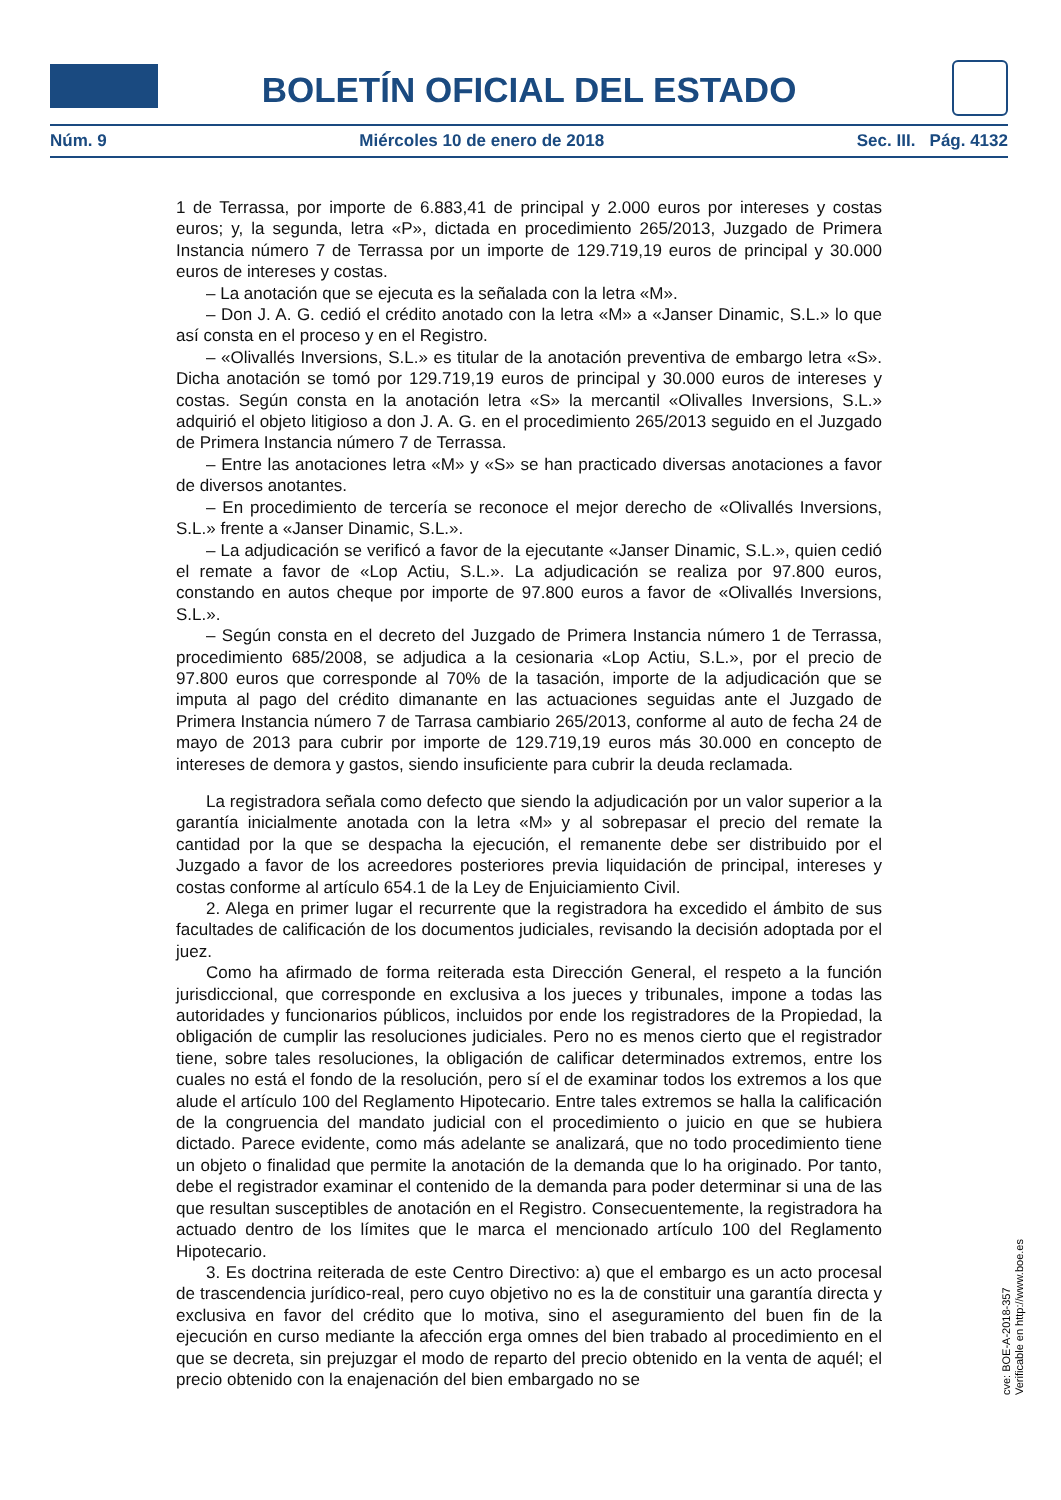BOLETÍN OFICIAL DEL ESTADO
Núm. 9 Miércoles 10 de enero de 2018 Sec. III. Pág. 4132
1 de Terrassa, por importe de 6.883,41 de principal y 2.000 euros por intereses y costas euros; y, la segunda, letra «P», dictada en procedimiento 265/2013, Juzgado de Primera Instancia número 7 de Terrassa por un importe de 129.719,19 euros de principal y 30.000 euros de intereses y costas.
– La anotación que se ejecuta es la señalada con la letra «M».
– Don J. A. G. cedió el crédito anotado con la letra «M» a «Janser Dinamic, S.L.» lo que así consta en el proceso y en el Registro.
– «Olivallés Inversions, S.L.» es titular de la anotación preventiva de embargo letra «S». Dicha anotación se tomó por 129.719,19 euros de principal y 30.000 euros de intereses y costas. Según consta en la anotación letra «S» la mercantil «Olivalles Inversions, S.L.» adquirió el objeto litigioso a don J. A. G. en el procedimiento 265/2013 seguido en el Juzgado de Primera Instancia número 7 de Terrassa.
– Entre las anotaciones letra «M» y «S» se han practicado diversas anotaciones a favor de diversos anotantes.
– En procedimiento de tercería se reconoce el mejor derecho de «Olivallés Inversions, S.L.» frente a «Janser Dinamic, S.L.».
– La adjudicación se verificó a favor de la ejecutante «Janser Dinamic, S.L.», quien cedió el remate a favor de «Lop Actiu, S.L.». La adjudicación se realiza por 97.800 euros, constando en autos cheque por importe de 97.800 euros a favor de «Olivallés Inversions, S.L.».
– Según consta en el decreto del Juzgado de Primera Instancia número 1 de Terrassa, procedimiento 685/2008, se adjudica a la cesionaria «Lop Actiu, S.L.», por el precio de 97.800 euros que corresponde al 70% de la tasación, importe de la adjudicación que se imputa al pago del crédito dimanante en las actuaciones seguidas ante el Juzgado de Primera Instancia número 7 de Tarrasa cambiario 265/2013, conforme al auto de fecha 24 de mayo de 2013 para cubrir por importe de 129.719,19 euros más 30.000 en concepto de intereses de demora y gastos, siendo insuficiente para cubrir la deuda reclamada.
La registradora señala como defecto que siendo la adjudicación por un valor superior a la garantía inicialmente anotada con la letra «M» y al sobrepasar el precio del remate la cantidad por la que se despacha la ejecución, el remanente debe ser distribuido por el Juzgado a favor de los acreedores posteriores previa liquidación de principal, intereses y costas conforme al artículo 654.1 de la Ley de Enjuiciamiento Civil.
2. Alega en primer lugar el recurrente que la registradora ha excedido el ámbito de sus facultades de calificación de los documentos judiciales, revisando la decisión adoptada por el juez.
Como ha afirmado de forma reiterada esta Dirección General, el respeto a la función jurisdiccional, que corresponde en exclusiva a los jueces y tribunales, impone a todas las autoridades y funcionarios públicos, incluidos por ende los registradores de la Propiedad, la obligación de cumplir las resoluciones judiciales. Pero no es menos cierto que el registrador tiene, sobre tales resoluciones, la obligación de calificar determinados extremos, entre los cuales no está el fondo de la resolución, pero sí el de examinar todos los extremos a los que alude el artículo 100 del Reglamento Hipotecario. Entre tales extremos se halla la calificación de la congruencia del mandato judicial con el procedimiento o juicio en que se hubiera dictado. Parece evidente, como más adelante se analizará, que no todo procedimiento tiene un objeto o finalidad que permite la anotación de la demanda que lo ha originado. Por tanto, debe el registrador examinar el contenido de la demanda para poder determinar si una de las que resultan susceptibles de anotación en el Registro. Consecuentemente, la registradora ha actuado dentro de los límites que le marca el mencionado artículo 100 del Reglamento Hipotecario.
3. Es doctrina reiterada de este Centro Directivo: a) que el embargo es un acto procesal de trascendencia jurídico-real, pero cuyo objetivo no es la de constituir una garantía directa y exclusiva en favor del crédito que lo motiva, sino el aseguramiento del buen fin de la ejecución en curso mediante la afección erga omnes del bien trabado al procedimiento en el que se decreta, sin prejuzgar el modo de reparto del precio obtenido en la venta de aquél; el precio obtenido con la enajenación del bien embargado no se
cve: BOE-A-2018-357
Verificable en http://www.boe.es